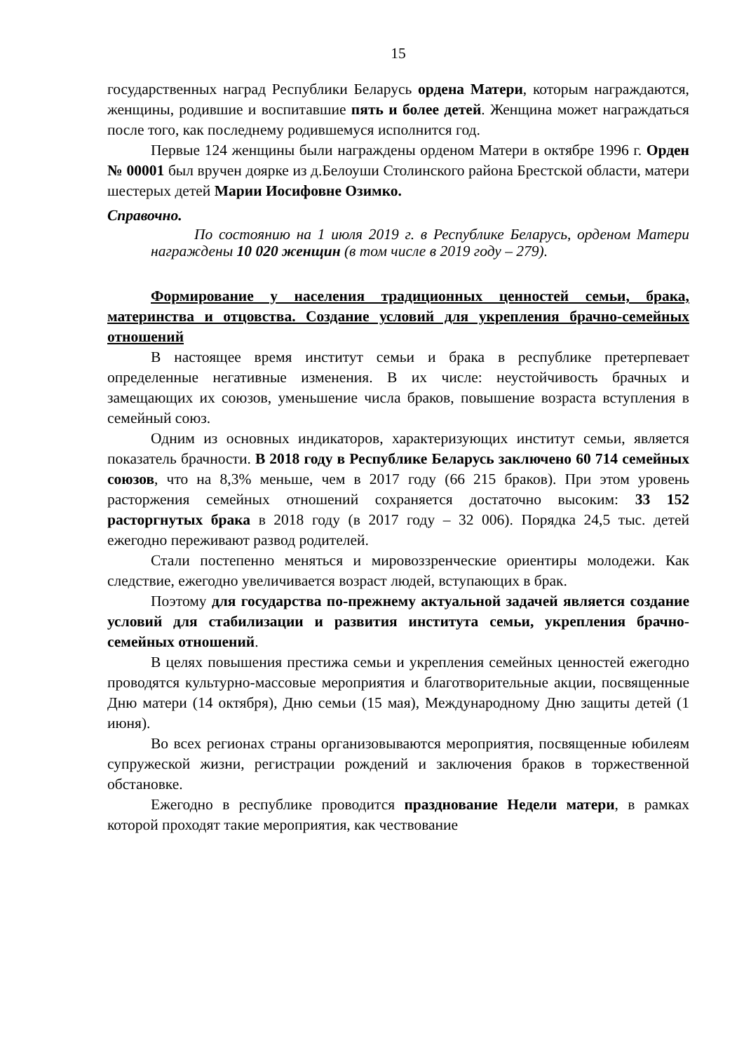15
государственных наград Республики Беларусь ордена Матери, которым награждаются, женщины, родившие и воспитавшие пять и более детей. Женщина может награждаться после того, как последнему родившемуся исполнится год.
Первые 124 женщины были награждены орденом Матери в октябре 1996 г. Орден № 00001 был вручен доярке из д.Белоуши Столинского района Брестской области, матери шестерых детей Марии Иосифовне Озимко.
Справочно.
По состоянию на 1 июля 2019 г. в Республике Беларусь, орденом Матери награждены 10 020 женщин (в том числе в 2019 году – 279).
Формирование у населения традиционных ценностей семьи, брака, материнства и отцовства. Создание условий для укрепления брачно-семейных отношений
В настоящее время институт семьи и брака в республике претерпевает определенные негативные изменения. В их числе: неустойчивость брачных и замещающих их союзов, уменьшение числа браков, повышение возраста вступления в семейный союз.
Одним из основных индикаторов, характеризующих институт семьи, является показатель брачности. В 2018 году в Республике Беларусь заключено 60 714 семейных союзов, что на 8,3% меньше, чем в 2017 году (66 215 браков). При этом уровень расторжения семейных отношений сохраняется достаточно высоким: 33 152 расторгнутых брака в 2018 году (в 2017 году – 32 006). Порядка 24,5 тыс. детей ежегодно переживают развод родителей.
Стали постепенно меняться и мировоззренческие ориентиры молодежи. Как следствие, ежегодно увеличивается возраст людей, вступающих в брак.
Поэтому для государства по-прежнему актуальной задачей является создание условий для стабилизации и развития института семьи, укрепления брачно-семейных отношений.
В целях повышения престижа семьи и укрепления семейных ценностей ежегодно проводятся культурно-массовые мероприятия и благотворительные акции, посвященные Дню матери (14 октября), Дню семьи (15 мая), Международному Дню защиты детей (1 июня).
Во всех регионах страны организовываются мероприятия, посвященные юбилеям супружеской жизни, регистрации рождений и заключения браков в торжественной обстановке.
Ежегодно в республике проводится празднование Недели матери, в рамках которой проходят такие мероприятия, как чествование